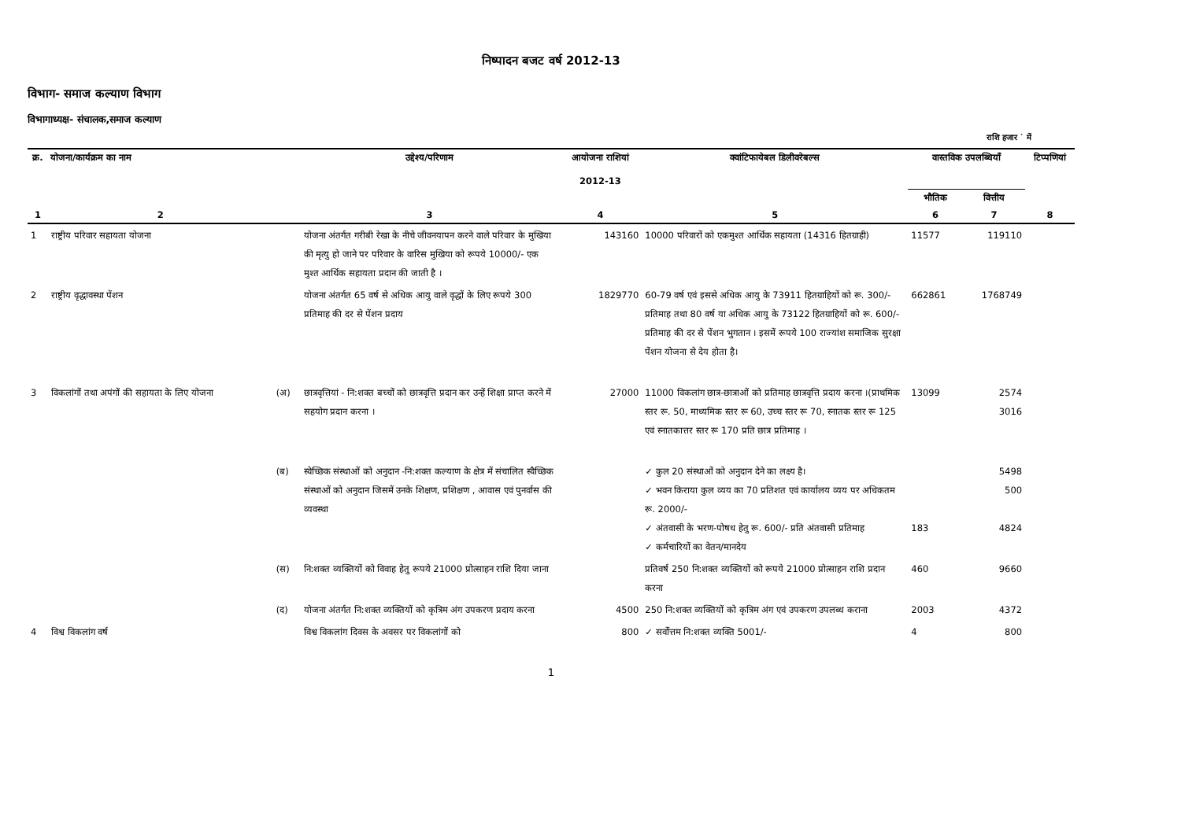निष्पादन बजट वर्ष 2012-13
विभाग- समाज कल्याण विभाग
विभागाध्यक्ष- संचालक,समाज कल्याण
राशि हजार ` में
| क्र. | योजना/कार्यक्रम का नाम | | उद्देश्य/परिणाम | आयोजना राशियां 2012-13 | क्वांटिफायेबल डिलीवरेबल्स | वास्तविक उपलब्धियाँ | | टिप्पणियां |
| --- | --- | --- | --- | --- | --- | --- | --- | --- |
| | | | | | | भौतिक | वित्तीय | |
| 1 | 2 | | 3 | 4 | 5 | 6 | 7 | 8 |
| 1 | राष्ट्रीय परिवार सहायता योजना | | योजना अंतर्गत गरीबी रेखा के नीचे जीवनयापन करने वाले परिवार के मुखिया की मृत्यु हो जाने पर परिवार के वारिस मुखिया को रूपये 10000/- एक मुश्त आर्थिक सहायता प्रदान की जाती है । | 143160 | 10000 परिवारों को एकमुश्त आर्थिक सहायता (14316 हितग्राही) | 11577 | 119110 | |
| 2 | राष्ट्रीय वृद्धावस्था पेंशन | | योजना अंतर्गत 65 वर्ष से अधिक आयु वाले वृद्धों के लिए रूपये 300 प्रतिमाह की दर से पेंशन प्रदाय | 1829770 | 60-79 वर्ष एवं इससे अधिक आयु के 73911 हितग्राहियों को रू. 300/- प्रतिमाह तथा 80 वर्ष या अधिक आयु के 73122 हितग्राहियों को रू. 600/- प्रतिमाह की दर से पेंशन भुगतान । इसमें रूपये 100 राज्यांश समाजिक सुरक्षा पेंशन योजना से देय होता है। | 662861 | 1768749 | |
| 3 | विकलांगों तथा अपंगों की सहायता के लिए योजना | (अ) | छात्रवृत्तियां - नि:शक्त बच्चों को छात्रवृत्ति प्रदान कर उन्हें शिक्षा प्राप्त करने में सहयोग प्रदान करना । | 27000 | 11000 विकलांग छात्र-छात्राओं को प्रतिमाह छात्रवृत्ति प्रदाय करना ।(प्राथमिक स्तर रू. 50, माध्यमिक स्तर रू 60, उच्च स्तर रू 70, स्नातक स्तर रू 125 एवं स्नातकात्तर स्तर रू 170 प्रति छात्र प्रतिमाह । | 13099 | 2574 3016 | |
| | | (ब) | स्वेच्छिक संस्थाओं को अनुदान -नि:शक्त कल्याण के क्षेत्र में संचालित स्वैच्छिक संस्थाओं को अनुदान जिसमें उनके शिक्षण, प्रशिक्षण , आवास एवं पुनर्वास की व्यवस्था | | ✓ कुल 20 संस्थाओं को अनुदान देने का लक्ष्य है। ✓ भवन किराया कुल व्यय का 70 प्रतिशत एवं कार्यालय व्यय पर अधिकतम रू. 2000/- ✓ अंतवासी के भरण-पोषध हेतु रू. 600/- प्रति अंतवासी प्रतिमाह ✓ कर्मचारियों का वेतन/मानदेय | 183 | 5498 500 4824 | |
| | | (स) | नि:शक्त व्यक्तियों को विवाह हेतु रूपये 21000 प्रोत्साहन राशि दिया जाना | | प्रतिवर्ष 250 नि:शक्त व्यक्तियों को रूपये 21000 प्रोत्साहन राशि प्रदान करना | 460 | 9660 | |
| | | (द) | योजना अंतर्गत नि:शक्त व्यक्तियों को कृत्रिम अंग उपकरण प्रदाय करना | 4500 | 250 नि:शक्त व्यक्तियों को कृत्रिम अंग एवं उपकरण उपलब्ध कराना | 2003 | 4372 | |
| 4 | विश्व विकलांग वर्ष | | विश्व विकलांग दिवस के अवसर पर विकलांगों को | 800 | ✓ सर्वोत्तम नि:शक्त व्यक्ति 5001/- | 4 | 800 | |
1